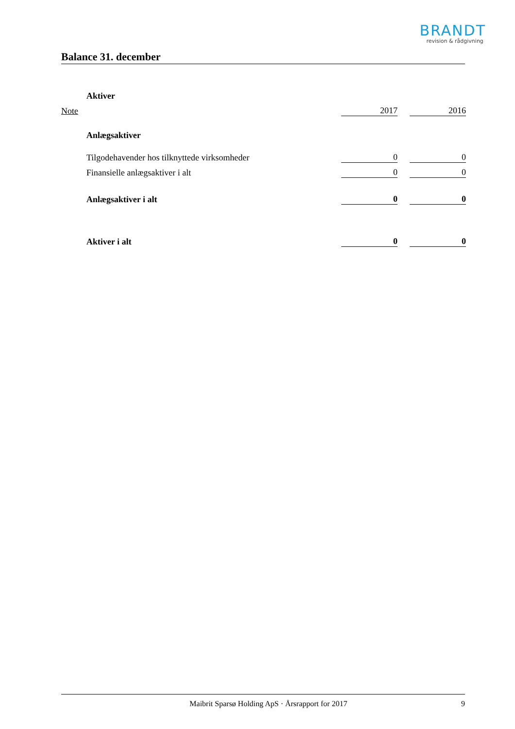BRANDT
revision & rådgivning
Balance 31. december
| | Aktiver | | | |
| Note | | 2017 | | 2016 |
| | Anlægsaktiver | | | |
| | Tilgodehavender hos tilknyttede virksomheder | 0 | | 0 |
| | Finansielle anlægsaktiver i alt | 0 | | 0 |
| | Anlægsaktiver i alt | 0 | | 0 |
| | Aktiver i alt | 0 | | 0 |
Maibrit Sparsø Holding ApS · Årsrapport for 2017 9